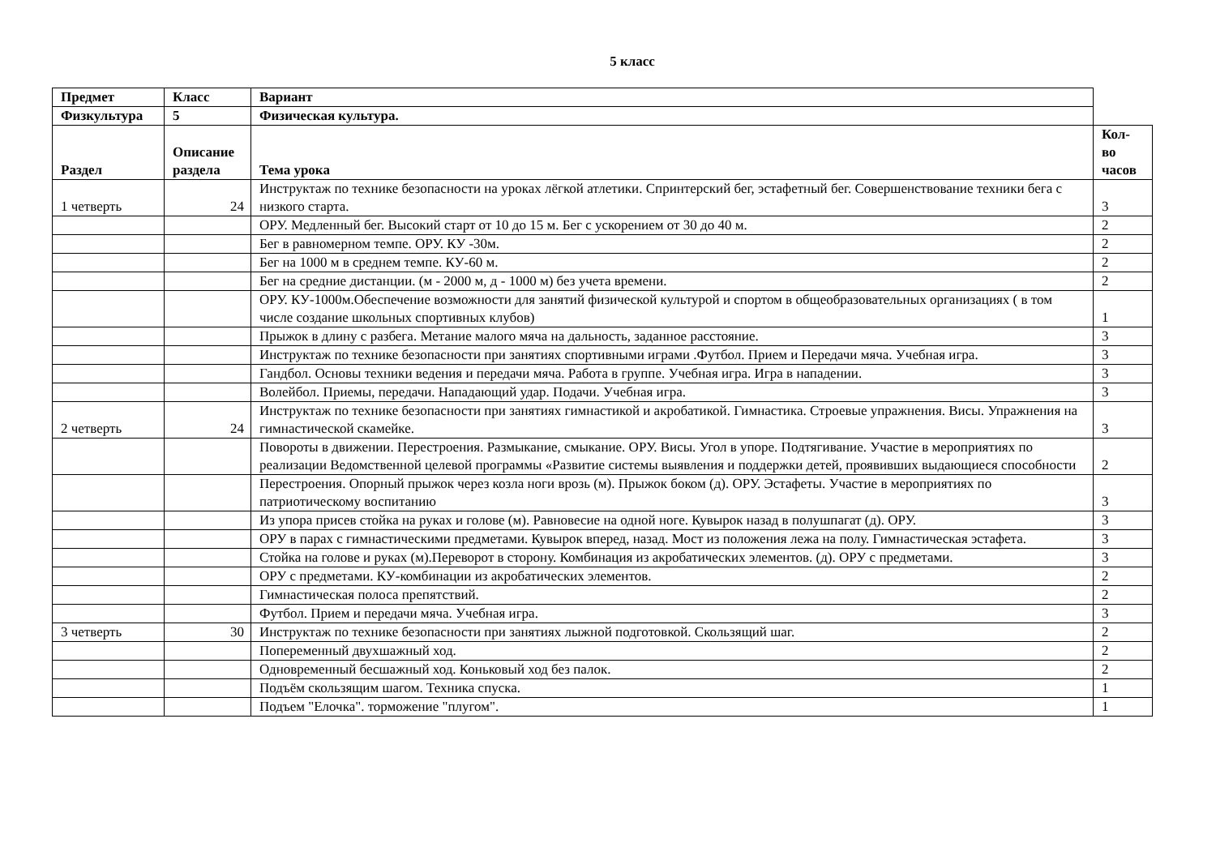5 класс
| Предмет | Класс | Вариант | |
| Физкультура | 5 | Физическая культура. | |
| Раздел | Описание раздела | Тема урока | Кол-во часов |
| 1 четверть | 24 | Инструктаж по технике безопасности на уроках лёгкой атлетики. Спринтерский бег, эстафетный бег. Совершенствование техники бега с низкого старта. | 3 |
| | | ОРУ. Медленный бег. Высокий старт от 10 до 15 м. Бег с ускорением от 30 до 40 м. | 2 |
| | | Бег в равномерном темпе. ОРУ. КУ -30м. | 2 |
| | | Бег на 1000 м в среднем темпе. КУ-60 м. | 2 |
| | | Бег на средние дистанции. (м - 2000 м, д - 1000 м) без учета времени. | 2 |
| | | ОРУ. КУ-1000м.Обеспечение возможности для занятий физической культурой и спортом в общеобразовательных организациях ( в том числе создание школьных спортивных клубов) | 1 |
| | | Прыжок в длину с разбега. Метание малого мяча на дальность, заданное расстояние. | 3 |
| | | Инструктаж по технике безопасности при занятиях спортивными играми .Футбол. Прием и Передачи мяча. Учебная игра. | 3 |
| | | Гандбол. Основы техники ведения и передачи мяча. Работа в группе. Учебная игра. Игра в нападении. | 3 |
| | | Волейбол. Приемы, передачи. Нападающий удар. Подачи. Учебная игра. | 3 |
| 2 четверть | 24 | Инструктаж по технике безопасности при занятиях гимнастикой и акробатикой. Гимнастика. Строевые упражнения. Висы. Упражнения на гимнастической скамейке. | 3 |
| | | Повороты в движении. Перестроения. Размыкание, смыкание. ОРУ. Висы. Угол в упоре. Подтягивание. Участие в мероприятиях по реализации Ведомственной целевой программы «Развитие системы выявления и поддержки детей, проявивших выдающиеся способности | 2 |
| | | Перестроения. Опорный прыжок через козла ноги врозь (м). Прыжок боком (д). ОРУ. Эстафеты. Участие в мероприятиях по патриотическому воспитанию | 3 |
| | | Из упора присев стойка на руках и голове (м). Равновесие на одной ноге. Кувырок назад в полушпагат (д). ОРУ. | 3 |
| | | ОРУ в парах с гимнастическими предметами. Кувырок вперед, назад. Мост из положения лежа на полу. Гимнастическая эстафета. | 3 |
| | | Стойка на голове и руках (м).Переворот в сторону. Комбинация из акробатических элементов. (д). ОРУ с предметами. | 3 |
| | | ОРУ с предметами. КУ-комбинации из акробатических элементов. | 2 |
| | | Гимнастическая полоса препятствий. | 2 |
| | | Футбол. Прием и передачи мяча. Учебная игра. | 3 |
| 3 четверть | 30 | Инструктаж по технике безопасности при занятиях лыжной подготовкой. Скользящий шаг. | 2 |
| | | Попеременный двухшажный ход. | 2 |
| | | Одновременный бесшажный ход. Коньковый ход без палок. | 2 |
| | | Подъём скользящим шагом. Техника спуска. | 1 |
| | | Подъем "Елочка". торможение "плугом". | 1 |